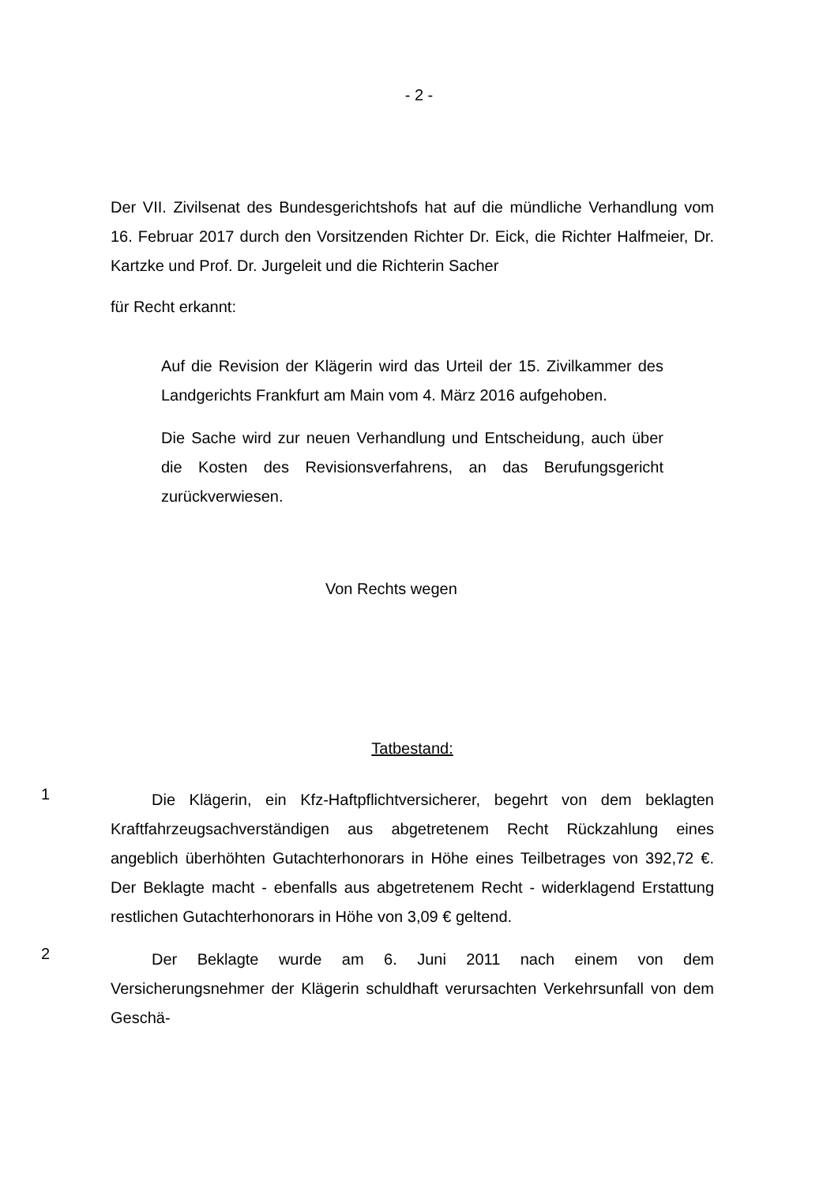- 2 -
Der VII. Zivilsenat des Bundesgerichtshofs hat auf die mündliche Verhandlung vom 16. Februar 2017 durch den Vorsitzenden Richter Dr. Eick, die Richter Halfmeier, Dr. Kartzke und Prof. Dr. Jurgeleit und die Richterin Sacher
für Recht erkannt:
Auf die Revision der Klägerin wird das Urteil der 15. Zivilkammer des Landgerichts Frankfurt am Main vom 4. März 2016 aufgehoben.
Die Sache wird zur neuen Verhandlung und Entscheidung, auch über die Kosten des Revisionsverfahrens, an das Berufungsgericht zurückverwiesen.
Von Rechts wegen
Tatbestand:
1
Die Klägerin, ein Kfz-Haftpflichtversicherer, begehrt von dem beklagten Kraftfahrzeugsachverständigen aus abgetretenem Recht Rückzahlung eines angeblich überhöhten Gutachterhonorars in Höhe eines Teilbetrages von 392,72 €. Der Beklagte macht - ebenfalls aus abgetretenem Recht - widerklagend Erstattung restlichen Gutachterhonorars in Höhe von 3,09 € geltend.
2
Der Beklagte wurde am 6. Juni 2011 nach einem von dem Versicherungsnehmer der Klägerin schuldhaft verursachten Verkehrsunfall von dem Geschä-